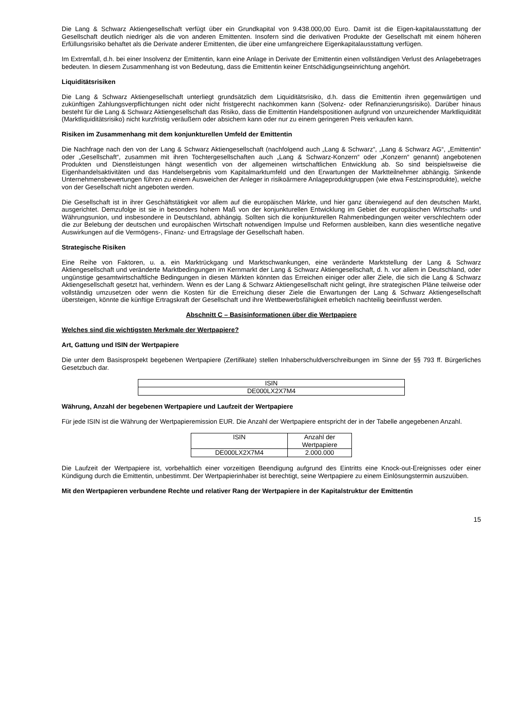Die Lang & Schwarz Aktiengesellschaft verfügt über ein Grundkapital von 9.438.000,00 Euro. Damit ist die Eigen-kapitalausstattung der Gesellschaft deutlich niedriger als die von anderen Emittenten. Insofern sind die derivativen Produkte der Gesellschaft mit einem höheren Erfüllungsrisiko behaftet als die Derivate anderer Emittenten, die über eine umfangreichere Eigenkapitalausstattung verfügen.
Im Extremfall, d.h. bei einer Insolvenz der Emittentin, kann eine Anlage in Derivate der Emittentin einen vollständigen Verlust des Anlagebetrages bedeuten. In diesem Zusammenhang ist von Bedeutung, dass die Emittentin keiner Entschädigungseinrichtung angehört.
Liquiditätsrisiken
Die Lang & Schwarz Aktiengesellschaft unterliegt grundsätzlich dem Liquiditätsrisiko, d.h. dass die Emittentin ihren gegenwärtigen und zukünftigen Zahlungsverpflichtungen nicht oder nicht fristgerecht nachkommen kann (Solvenz- oder Refinanzierungsrisiko). Darüber hinaus besteht für die Lang & Schwarz Aktiengesellschaft das Risiko, dass die Emittentin Handelspositionen aufgrund von unzureichender Marktliquidität (Marktliquiditätsrisiko) nicht kurzfristig veräußern oder absichern kann oder nur zu einem geringeren Preis verkaufen kann.
Risiken im Zusammenhang mit dem konjunkturellen Umfeld der Emittentin
Die Nachfrage nach den von der Lang & Schwarz Aktiengesellschaft (nachfolgend auch „Lang & Schwarz“, „Lang & Schwarz AG“, „Emittentin“ oder „Gesellschaft“, zusammen mit ihren Tochtergesellschaften auch „Lang & Schwarz-Konzern“ oder „Konzern“ genannt) angebotenen Produkten und Dienstleistungen hängt wesentlich von der allgemeinen wirtschaftlichen Entwicklung ab. So sind beispielsweise die Eigenhandelsaktivitäten und das Handelsergebnis vom Kapitalmarktumfeld und den Erwartungen der Marktteilnehmer abhängig. Sinkende Unternehmensbewertungen führen zu einem Ausweichen der Anleger in risikoärmere Anlageproduktgruppen (wie etwa Festzinsprodukte), welche von der Gesellschaft nicht angeboten werden.
Die Gesellschaft ist in ihrer Geschäftstätigkeit vor allem auf die europäischen Märkte, und hier ganz überwiegend auf den deutschen Markt, ausgerichtet. Demzufolge ist sie in besonders hohem Maß von der konjunkturellen Entwicklung im Gebiet der europäischen Wirtschafts- und Währungsunion, und insbesondere in Deutschland, abhängig. Sollten sich die konjunkturellen Rahmenbedingungen weiter verschlechtern oder die zur Belebung der deutschen und europäischen Wirtschaft notwendigen Impulse und Reformen ausbleiben, kann dies wesentliche negative Auswirkungen auf die Vermögens-, Finanz- und Ertragslage der Gesellschaft haben.
Strategische Risiken
Eine Reihe von Faktoren, u. a. ein Marktrückgang und Marktschwankungen, eine veränderte Marktstellung der Lang & Schwarz Aktiengesellschaft und veränderte Marktbedingungen im Kernmarkt der Lang & Schwarz Aktiengesellschaft, d. h. vor allem in Deutschland, oder ungünstige gesamtwirtschaftliche Bedingungen in diesen Märkten könnten das Erreichen einiger oder aller Ziele, die sich die Lang & Schwarz Aktiengesellschaft gesetzt hat, verhindern. Wenn es der Lang & Schwarz Aktiengesellschaft nicht gelingt, ihre strategischen Pläne teilweise oder vollständig umzusetzen oder wenn die Kosten für die Erreichung dieser Ziele die Erwartungen der Lang & Schwarz Aktiengesellschaft übersteigen, könnte die künftige Ertragskraft der Gesellschaft und ihre Wettbewerbsfähigkeit erheblich nachteilig beeinflusst werden.
Abschnitt C – Basisinformationen über die Wertpapiere
Welches sind die wichtigsten Merkmale der Wertpapiere?
Art, Gattung und ISIN der Wertpapiere
Die unter dem Basisprospekt begebenen Wertpapiere (Zertifikate) stellen Inhaberschuldverschreibungen im Sinne der §§ 793 ff. Bürgerliches Gesetzbuch dar.
| ISIN |
| --- |
| DE000LX2X7M4 |
Währung, Anzahl der begebenen Wertpapiere und Laufzeit der Wertpapiere
Für jede ISIN ist die Währung der Wertpapieremission EUR. Die Anzahl der Wertpapiere entspricht der in der Tabelle angegebenen Anzahl.
| ISIN | Anzahl der Wertpapiere |
| --- | --- |
| DE000LX2X7M4 | 2.000.000 |
Die Laufzeit der Wertpapiere ist, vorbehaltlich einer vorzeitigen Beendigung aufgrund des Eintritts eine Knock-out-Ereignisses oder einer Kündigung durch die Emittentin, unbestimmt. Der Wertpapierinhaber ist berechtigt, seine Wertpapiere zu einem Einlösungstermin auszuüben.
Mit den Wertpapieren verbundene Rechte und relativer Rang der Wertpapiere in der Kapitalstruktur der Emittentin
15